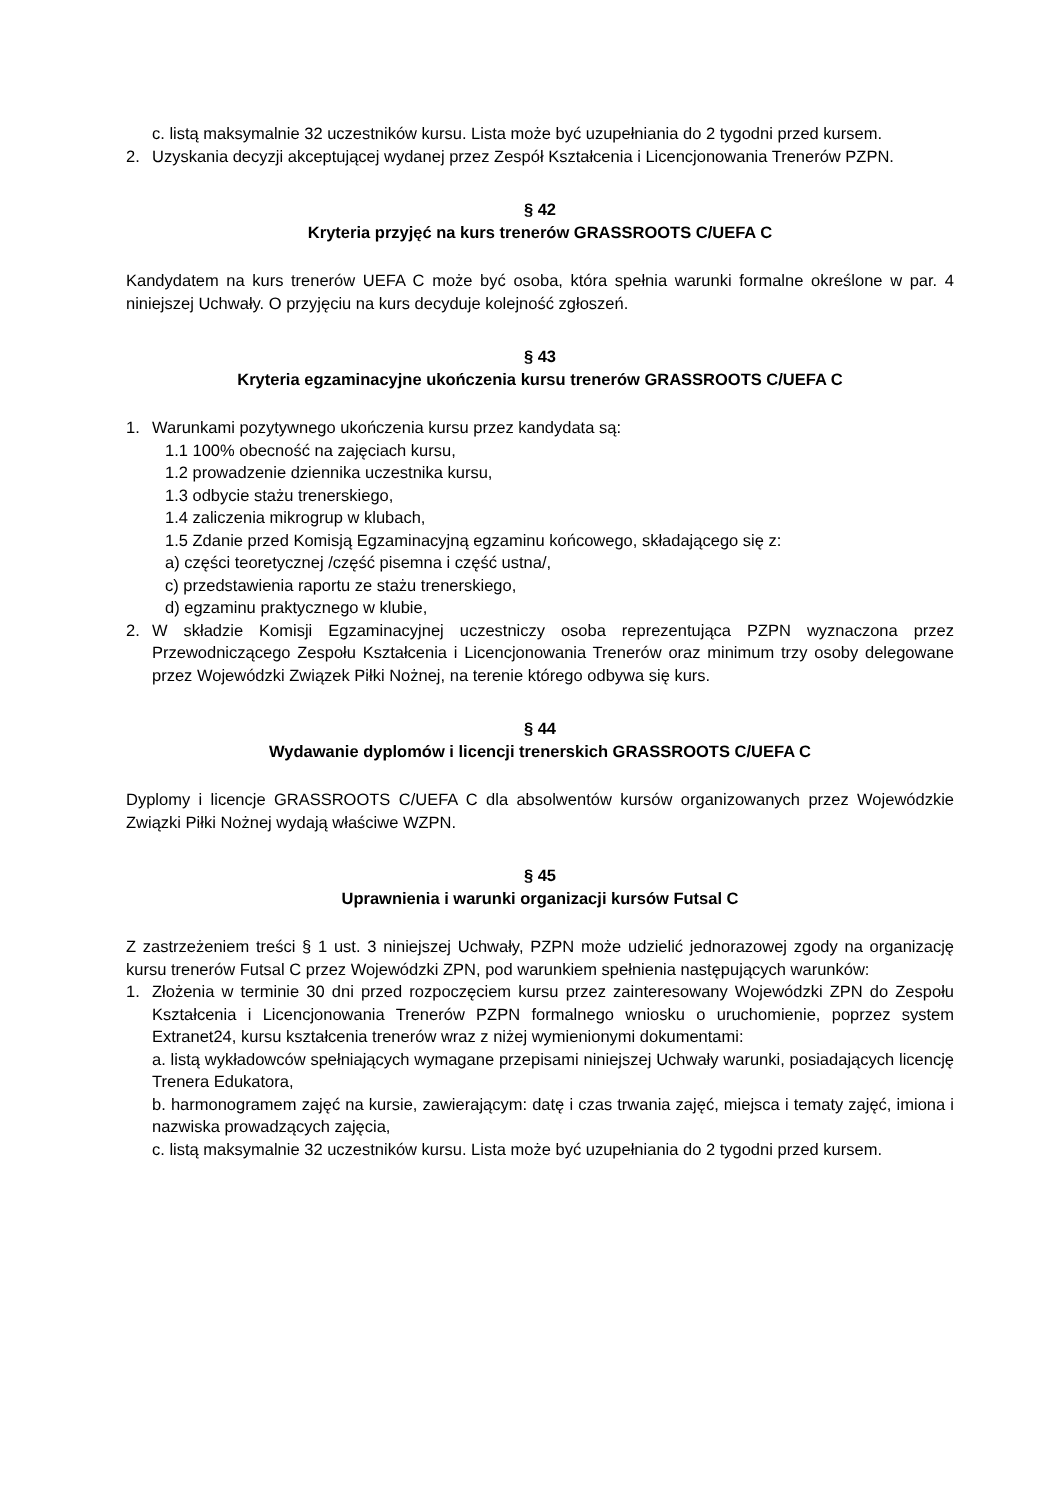c. listą maksymalnie 32 uczestników kursu. Lista może być uzupełniania do 2 tygodni przed kursem.
2. Uzyskania decyzji akceptującej wydanej przez Zespół Kształcenia i Licencjonowania Trenerów PZPN.
§ 42
Kryteria przyjęć na kurs trenerów GRASSROOTS C/UEFA C
Kandydatem na kurs trenerów UEFA C może być osoba, która spełnia warunki formalne określone w par. 4 niniejszej Uchwały. O przyjęciu na kurs decyduje kolejność zgłoszeń.
§ 43
Kryteria egzaminacyjne ukończenia kursu trenerów GRASSROOTS C/UEFA C
1. Warunkami pozytywnego ukończenia kursu przez kandydata są:
1.1 100% obecność na zajęciach kursu,
1.2 prowadzenie dziennika uczestnika kursu,
1.3 odbycie stażu trenerskiego,
1.4 zaliczenia mikrogrup w klubach,
1.5 Zdanie przed Komisją Egzaminacyjną egzaminu końcowego, składającego się z:
a) części teoretycznej /część pisemna i część ustna/,
c) przedstawienia raportu ze stażu trenerskiego,
d) egzaminu praktycznego w klubie,
2. W składzie Komisji Egzaminacyjnej uczestniczy osoba reprezentująca PZPN wyznaczona przez Przewodniczącego Zespołu Kształcenia i Licencjonowania Trenerów oraz minimum trzy osoby delegowane przez Wojewódzki Związek Piłki Nożnej, na terenie którego odbywa się kurs.
§ 44
Wydawanie dyplomów i licencji trenerskich GRASSROOTS C/UEFA C
Dyplomy i licencje GRASSROOTS C/UEFA C dla absolwentów kursów organizowanych przez Wojewódzkie Związki Piłki Nożnej wydają właściwe WZPN.
§ 45
Uprawnienia i warunki organizacji kursów Futsal C
Z zastrzeżeniem treści § 1 ust. 3 niniejszej Uchwały, PZPN może udzielić jednorazowej zgody na organizację kursu trenerów Futsal C przez Wojewódzki ZPN, pod warunkiem spełnienia następujących warunków:
1. Złożenia w terminie 30 dni przed rozpoczęciem kursu przez zainteresowany Wojewódzki ZPN do Zespołu Kształcenia i Licencjonowania Trenerów PZPN formalnego wniosku o uruchomienie, poprzez system Extranet24, kursu kształcenia trenerów wraz z niżej wymienionymi dokumentami:
a. listą wykładowców spełniających wymagane przepisami niniejszej Uchwały warunki, posiadających licencję Trenera Edukatora,
b. harmonogramem zajęć na kursie, zawierającym: datę i czas trwania zajęć, miejsca i tematy zajęć, imiona i nazwiska prowadzących zajęcia,
c. listą maksymalnie 32 uczestników kursu. Lista może być uzupełniania do 2 tygodni przed kursem.